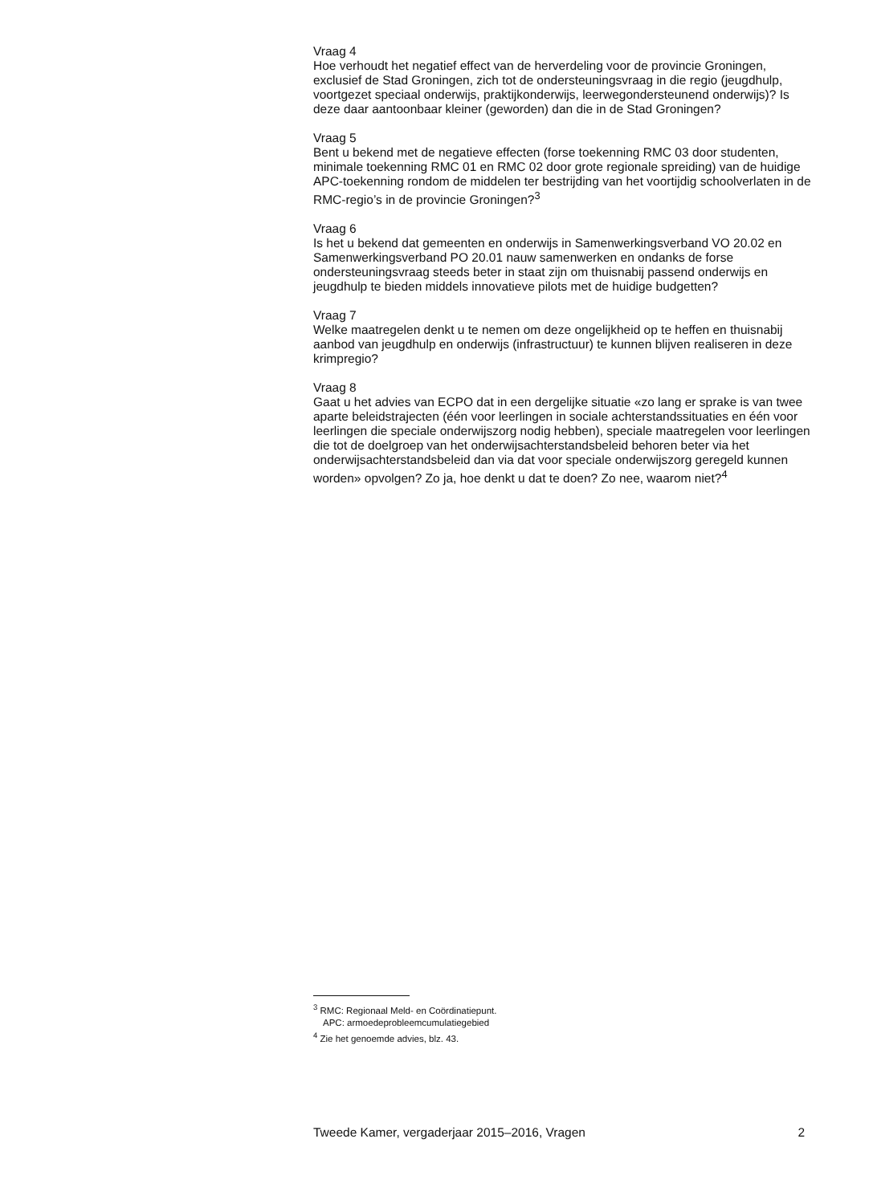Vraag 4
Hoe verhoudt het negatief effect van de herverdeling voor de provincie Groningen, exclusief de Stad Groningen, zich tot de ondersteuningsvraag in die regio (jeugdhulp, voortgezet speciaal onderwijs, praktijkonderwijs, leerwegondersteunend onderwijs)? Is deze daar aantoonbaar kleiner (geworden) dan die in de Stad Groningen?
Vraag 5
Bent u bekend met de negatieve effecten (forse toekenning RMC 03 door studenten, minimale toekenning RMC 01 en RMC 02 door grote regionale spreiding) van de huidige APC-toekenning rondom de middelen ter bestrijding van het voortijdig schoolverlaten in de RMC-regio’s in de provincie Groningen?<sup>3</sup>
Vraag 6
Is het u bekend dat gemeenten en onderwijs in Samenwerkingsverband VO 20.02 en Samenwerkingsverband PO 20.01 nauw samenwerken en ondanks de forse ondersteuningsvraag steeds beter in staat zijn om thuisnabij passend onderwijs en jeugdhulp te bieden middels innovatieve pilots met de huidige budgetten?
Vraag 7
Welke maatregelen denkt u te nemen om deze ongelijkheid op te heffen en thuisnabij aanbod van jeugdhulp en onderwijs (infrastructuur) te kunnen blijven realiseren in deze krimpregio?
Vraag 8
Gaat u het advies van ECPO dat in een dergelijke situatie «zo lang er sprake is van twee aparte beleidstrajecten (één voor leerlingen in sociale achterstandssituaties en één voor leerlingen die speciale onderwijszorg nodig hebben), speciale maatregelen voor leerlingen die tot de doelgroep van het onderwijsachterstandsbeleid behoren beter via het onderwijsachterstandsbeleid dan via dat voor speciale onderwijszorg geregeld kunnen worden» opvolgen? Zo ja, hoe denkt u dat te doen? Zo nee, waarom niet?<sup>4</sup>
<sup>3</sup> RMC: Regionaal Meld- en Coördinatiepunt.
APC: armoedeprobleemcumulatiegebied
<sup>4</sup> Zie het genoemde advies, blz. 43.
Tweede Kamer, vergaderjaar 2015–2016, Vragen 2